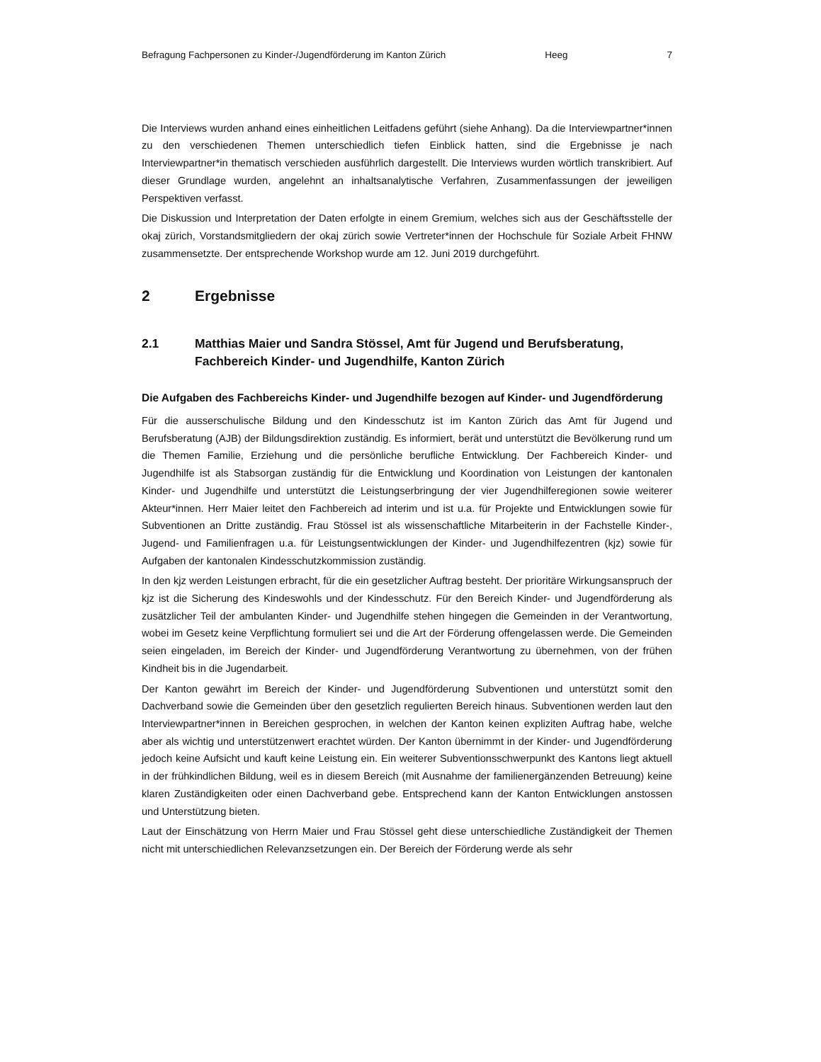Befragung Fachpersonen zu Kinder-/Jugendförderung im Kanton Zürich Heeg 7
Die Interviews wurden anhand eines einheitlichen Leitfadens geführt (siehe Anhang). Da die Interviewpartner*innen zu den verschiedenen Themen unterschiedlich tiefen Einblick hatten, sind die Ergebnisse je nach Interviewpartner*in thematisch verschieden ausführlich dargestellt. Die Interviews wurden wörtlich transkribiert. Auf dieser Grundlage wurden, angelehnt an inhaltsanalytische Verfahren, Zusammenfassungen der jeweiligen Perspektiven verfasst.
Die Diskussion und Interpretation der Daten erfolgte in einem Gremium, welches sich aus der Geschäftsstelle der okaj zürich, Vorstandsmitgliedern der okaj zürich sowie Vertreter*innen der Hochschule für Soziale Arbeit FHNW zusammensetzte. Der entsprechende Workshop wurde am 12. Juni 2019 durchgeführt.
2 Ergebnisse
2.1 Matthias Maier und Sandra Stössel, Amt für Jugend und Berufsberatung, Fachbereich Kinder- und Jugendhilfe, Kanton Zürich
Die Aufgaben des Fachbereichs Kinder- und Jugendhilfe bezogen auf Kinder- und Jugendförderung
Für die ausserschulische Bildung und den Kindesschutz ist im Kanton Zürich das Amt für Jugend und Berufsberatung (AJB) der Bildungsdirektion zuständig. Es informiert, berät und unterstützt die Bevölkerung rund um die Themen Familie, Erziehung und die persönliche berufliche Entwicklung. Der Fachbereich Kinder- und Jugendhilfe ist als Stabsorgan zuständig für die Entwicklung und Koordination von Leistungen der kantonalen Kinder- und Jugendhilfe und unterstützt die Leistungserbringung der vier Jugendhilferegionen sowie weiterer Akteur*innen. Herr Maier leitet den Fachbereich ad interim und ist u.a. für Projekte und Entwicklungen sowie für Subventionen an Dritte zuständig. Frau Stössel ist als wissenschaftliche Mitarbeiterin in der Fachstelle Kinder-, Jugend- und Familienfragen u.a. für Leistungsentwicklungen der Kinder- und Jugendhilfezentren (kjz) sowie für Aufgaben der kantonalen Kindesschutzkommission zuständig.
In den kjz werden Leistungen erbracht, für die ein gesetzlicher Auftrag besteht. Der prioritäre Wirkungsanspruch der kjz ist die Sicherung des Kindeswohls und der Kindesschutz. Für den Bereich Kinder- und Jugendförderung als zusätzlicher Teil der ambulanten Kinder- und Jugendhilfe stehen hingegen die Gemeinden in der Verantwortung, wobei im Gesetz keine Verpflichtung formuliert sei und die Art der Förderung offengelassen werde. Die Gemeinden seien eingeladen, im Bereich der Kinder- und Jugendförderung Verantwortung zu übernehmen, von der frühen Kindheit bis in die Jugendarbeit.
Der Kanton gewährt im Bereich der Kinder- und Jugendförderung Subventionen und unterstützt somit den Dachverband sowie die Gemeinden über den gesetzlich regulierten Bereich hinaus. Subventionen werden laut den Interviewpartner*innen in Bereichen gesprochen, in welchen der Kanton keinen expliziten Auftrag habe, welche aber als wichtig und unterstützenwert erachtet würden. Der Kanton übernimmt in der Kinder- und Jugendförderung jedoch keine Aufsicht und kauft keine Leistung ein. Ein weiterer Subventionsschwerpunkt des Kantons liegt aktuell in der frühkindlichen Bildung, weil es in diesem Bereich (mit Ausnahme der familienergänzenden Betreuung) keine klaren Zuständigkeiten oder einen Dachverband gebe. Entsprechend kann der Kanton Entwicklungen anstossen und Unterstützung bieten.
Laut der Einschätzung von Herrn Maier und Frau Stössel geht diese unterschiedliche Zuständigkeit der Themen nicht mit unterschiedlichen Relevanzsetzungen ein. Der Bereich der Förderung werde als sehr